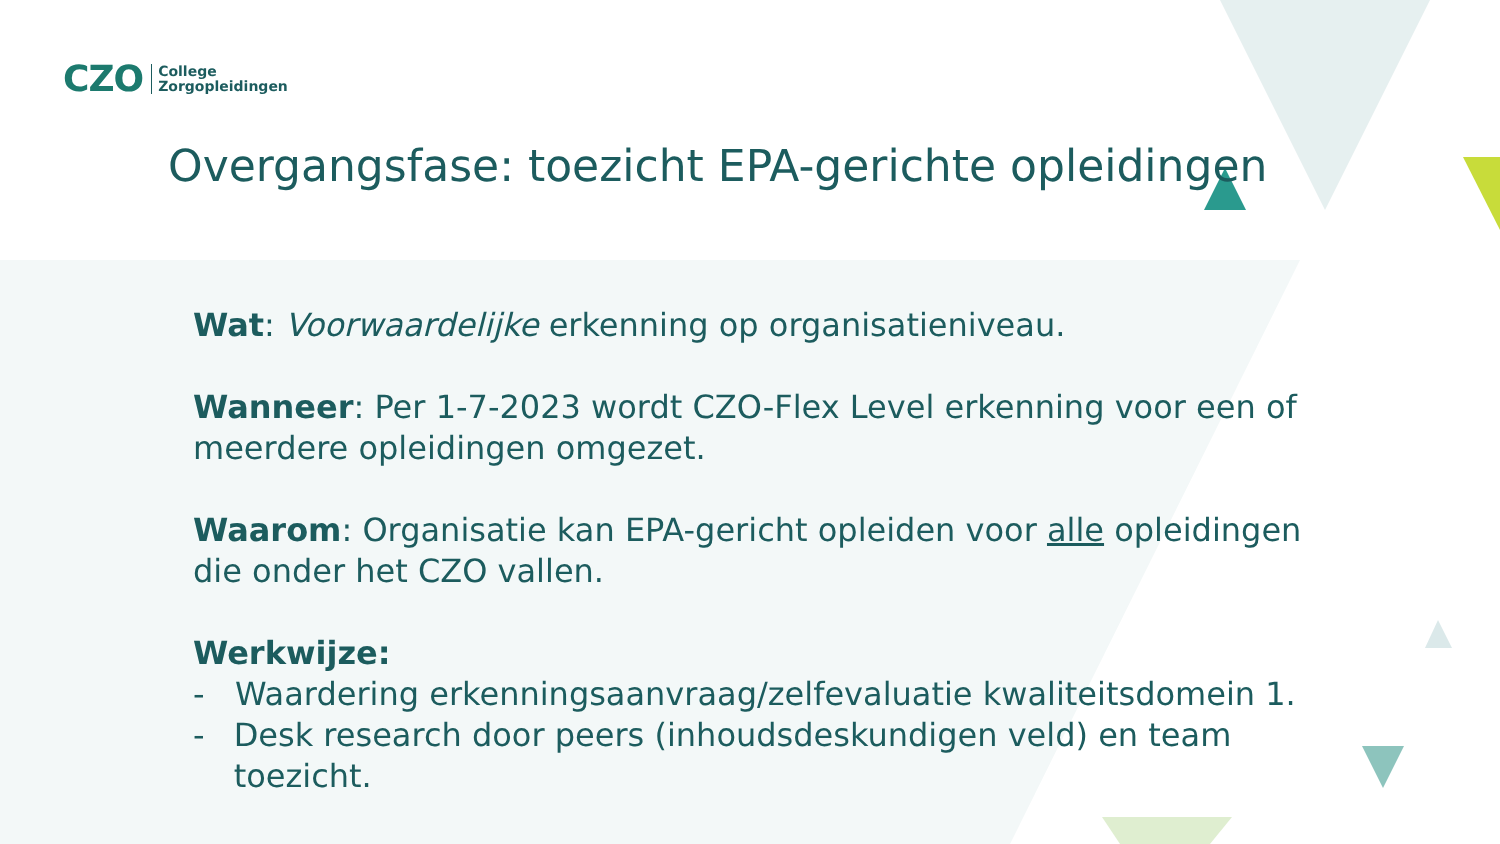CZO
College
Zorgopleidingen
Overgangsfase: toezicht EPA-gerichte opleidingen
Wat: Voorwaardelijke erkenning op organisatieniveau.
Wanneer: Per 1-7-2023 wordt CZO-Flex Level erkenning voor een of meerdere opleidingen omgezet.
Waarom: Organisatie kan EPA-gericht opleiden voor alle opleidingen die onder het CZO vallen.
Werkwijze:
- Waardering erkenningsaanvraag/zelfevaluatie kwaliteitsdomein 1.
- Desk research door peers (inhoudsdeskundigen veld) en team toezicht.